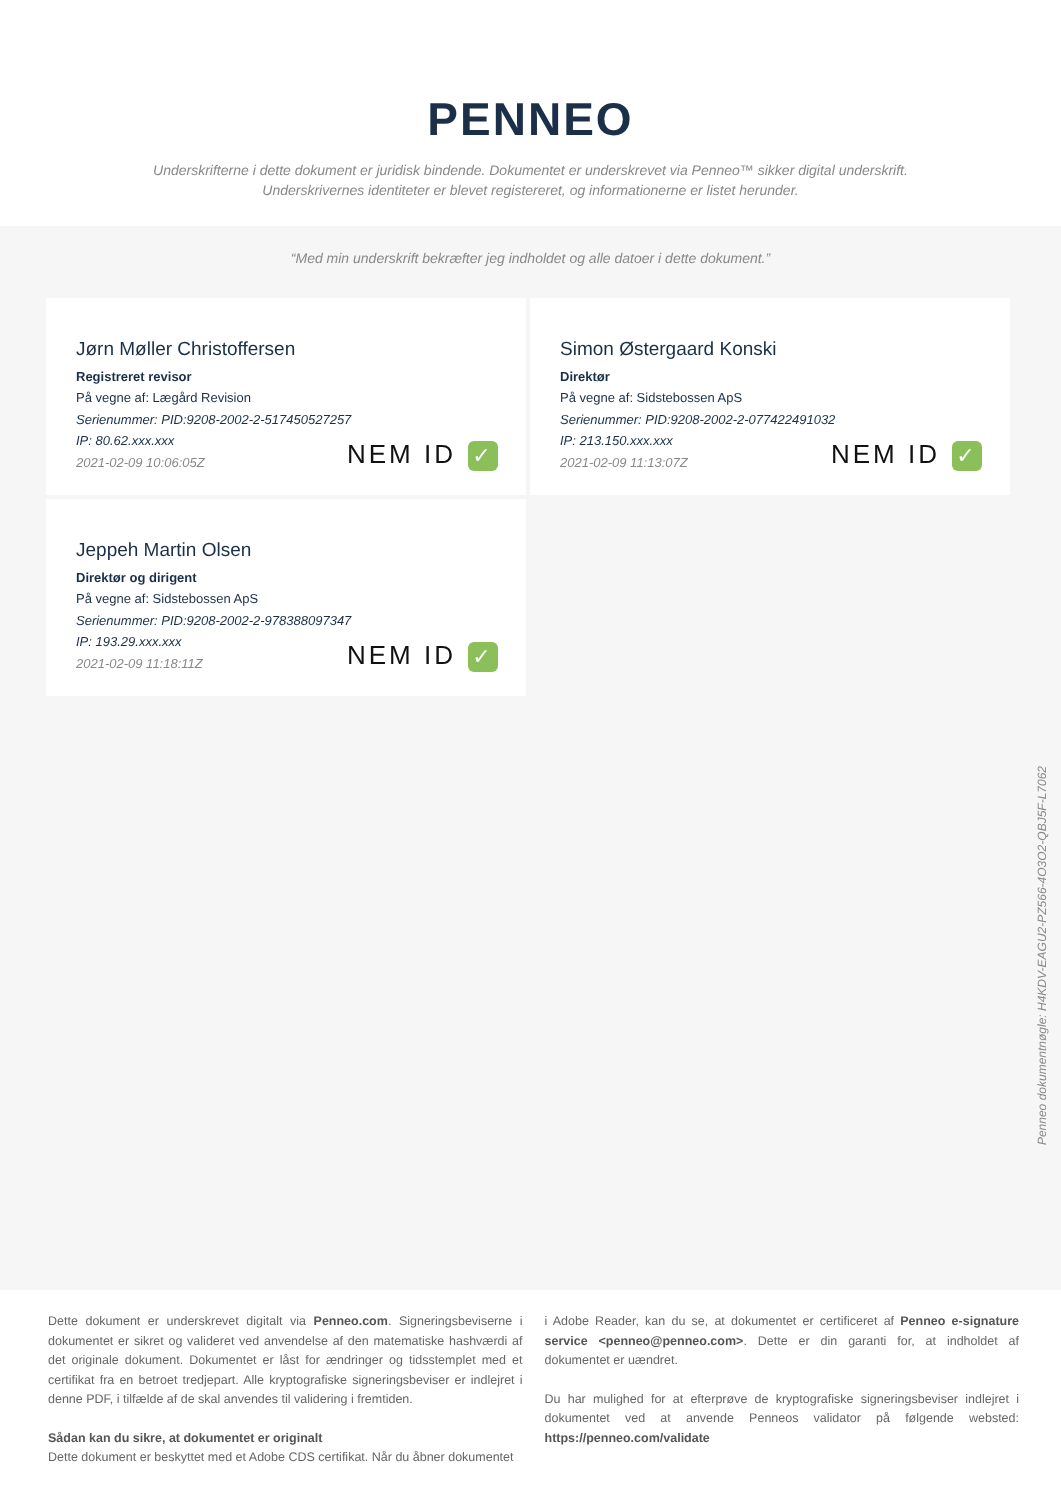PENNEO
Underskrifterne i dette dokument er juridisk bindende. Dokumentet er underskrevet via Penneo™ sikker digital underskrift.
Underskrivernes identiteter er blevet registereret, og informationerne er listet herunder.
“Med min underskrift bekræfter jeg indholdet og alle datoer i dette dokument.”
Jørn Møller Christoffersen
Registreret revisor
På vegne af: Lægård Revision
Serienummer: PID:9208-2002-2-517450527257
IP: 80.62.xxx.xxx
2021-02-09 10:06:05Z
NEM ID ✓
Simon Østergaard Konski
Direktør
På vegne af: Sidstebossen ApS
Serienummer: PID:9208-2002-2-077422491032
IP: 213.150.xxx.xxx
2021-02-09 11:13:07Z
NEM ID ✓
Jeppeh Martin Olsen
Direktør og dirigent
På vegne af: Sidstebossen ApS
Serienummer: PID:9208-2002-2-978388097347
IP: 193.29.xxx.xxx
2021-02-09 11:18:11Z
NEM ID ✓
Penneo dokumentnøgle: H4KDV-EAGU2-PZ566-4O3O2-QBJ5F-L7062
Dette dokument er underskrevet digitalt via Penneo.com. Signeringsbeviserne i dokumentet er sikret og valideret ved anvendelse af den matematiske hashværdi af det originale dokument. Dokumentet er låst for ændringer og tidsstemplet med et certifikat fra en betroet tredjepart. Alle kryptografiske signeringsbeviser er indlejret i denne PDF, i tilfælde af de skal anvendes til validering i fremtiden.
Sådan kan du sikre, at dokumentet er originalt
Dette dokument er beskyttet med et Adobe CDS certifikat. Når du åbner dokumentet
i Adobe Reader, kan du se, at dokumentet er certificeret af Penneo e-signature service <penneo@penneo.com>. Dette er din garanti for, at indholdet af dokumentet er uændret.
Du har mulighed for at efterprøve de kryptografiske signeringsbeviser indlejret i dokumentet ved at anvende Penneos validator på følgende websted: https://penneo.com/validate